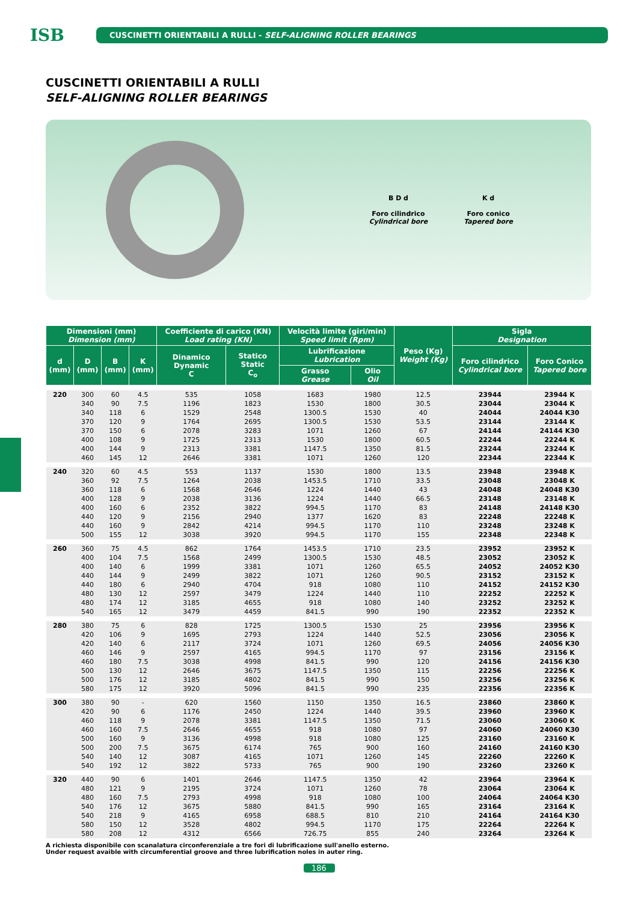ISB
CUSCINETTI ORIENTABILI A RULLI - SELF-ALIGNING ROLLER BEARINGS
CUSCINETTI ORIENTABILI A RULLI
SELF-ALIGNING ROLLER BEARINGS
B D d
Foro cilindrico
Cylindrical bore
K d
Foro conico
Tapered bore
| Dimensioni (mm) Dimension (mm) | | | | Coefficiente di carico (KN) Load rating (KN) | | Velocità limite (giri/min) Speed limit (Rpm) | | Peso (Kg) Weight (Kg) | Sigla Designation | |
| --- | --- | --- | --- | --- | --- | --- | --- | --- | --- | --- |
| d (mm) | D (mm) | B (mm) | K (mm) | Dinamico Dynamic C | Statico Static C<sub>o</sub> | Lubrificazione Lubrication | | | Foro cilindrico Cylindrical bore | Foro Conico Tapered bore |
| | | | | | | Grasso Grease | Olio Oil | | | |
| 220 | 300 | 60 | 4.5 | 535 | 1058 | 1683 | 1980 | 12.5 | 23944 | 23944 K |
| | 340 | 90 | 7.5 | 1196 | 1823 | 1530 | 1800 | 30.5 | 23044 | 23044 K |
| | 340 | 118 | 6 | 1529 | 2548 | 1300.5 | 1530 | 40 | 24044 | 24044 K30 |
| | 370 | 120 | 9 | 1764 | 2695 | 1300.5 | 1530 | 53.5 | 23144 | 23144 K |
| | 370 | 150 | 6 | 2078 | 3283 | 1071 | 1260 | 67 | 24144 | 24144 K30 |
| | 400 | 108 | 9 | 1725 | 2313 | 1530 | 1800 | 60.5 | 22244 | 22244 K |
| | 400 | 144 | 9 | 2313 | 3381 | 1147.5 | 1350 | 81.5 | 23244 | 23244 K |
| | 460 | 145 | 12 | 2646 | 3381 | 1071 | 1260 | 120 | 22344 | 22344 K |
| 240 | 320 | 60 | 4.5 | 553 | 1137 | 1530 | 1800 | 13.5 | 23948 | 23948 K |
| | 360 | 92 | 7.5 | 1264 | 2038 | 1453.5 | 1710 | 33.5 | 23048 | 23048 K |
| | 360 | 118 | 6 | 1568 | 2646 | 1224 | 1440 | 43 | 24048 | 24048 K30 |
| | 400 | 128 | 9 | 2038 | 3136 | 1224 | 1440 | 66.5 | 23148 | 23148 K |
| | 400 | 160 | 6 | 2352 | 3822 | 994.5 | 1170 | 83 | 24148 | 24148 K30 |
| | 440 | 120 | 9 | 2156 | 2940 | 1377 | 1620 | 83 | 22248 | 22248 K |
| | 440 | 160 | 9 | 2842 | 4214 | 994.5 | 1170 | 110 | 23248 | 23248 K |
| | 500 | 155 | 12 | 3038 | 3920 | 994.5 | 1170 | 155 | 22348 | 22348 K |
| 260 | 360 | 75 | 4.5 | 862 | 1764 | 1453.5 | 1710 | 23.5 | 23952 | 23952 K |
| | 400 | 104 | 7.5 | 1568 | 2499 | 1300.5 | 1530 | 48.5 | 23052 | 23052 K |
| | 400 | 140 | 6 | 1999 | 3381 | 1071 | 1260 | 65.5 | 24052 | 24052 K30 |
| | 440 | 144 | 9 | 2499 | 3822 | 1071 | 1260 | 90.5 | 23152 | 23152 K |
| | 440 | 180 | 6 | 2940 | 4704 | 918 | 1080 | 110 | 24152 | 24152 K30 |
| | 480 | 130 | 12 | 2597 | 3479 | 1224 | 1440 | 110 | 22252 | 22252 K |
| | 480 | 174 | 12 | 3185 | 4655 | 918 | 1080 | 140 | 23252 | 23252 K |
| | 540 | 165 | 12 | 3479 | 4459 | 841.5 | 990 | 190 | 22352 | 22352 K |
| 280 | 380 | 75 | 6 | 828 | 1725 | 1300.5 | 1530 | 25 | 23956 | 23956 K |
| | 420 | 106 | 9 | 1695 | 2793 | 1224 | 1440 | 52.5 | 23056 | 23056 K |
| | 420 | 140 | 6 | 2117 | 3724 | 1071 | 1260 | 69.5 | 24056 | 24056 K30 |
| | 460 | 146 | 9 | 2597 | 4165 | 994.5 | 1170 | 97 | 23156 | 23156 K |
| | 460 | 180 | 7.5 | 3038 | 4998 | 841.5 | 990 | 120 | 24156 | 24156 K30 |
| | 500 | 130 | 12 | 2646 | 3675 | 1147.5 | 1350 | 115 | 22256 | 22256 K |
| | 500 | 176 | 12 | 3185 | 4802 | 841.5 | 990 | 150 | 23256 | 23256 K |
| | 580 | 175 | 12 | 3920 | 5096 | 841.5 | 990 | 235 | 22356 | 22356 K |
| 300 | 380 | 90 | - | 620 | 1560 | 1150 | 1350 | 16.5 | 23860 | 23860 K |
| | 420 | 90 | 6 | 1176 | 2450 | 1224 | 1440 | 39.5 | 23960 | 23960 K |
| | 460 | 118 | 9 | 2078 | 3381 | 1147.5 | 1350 | 71.5 | 23060 | 23060 K |
| | 460 | 160 | 7.5 | 2646 | 4655 | 918 | 1080 | 97 | 24060 | 24060 K30 |
| | 500 | 160 | 9 | 3136 | 4998 | 918 | 1080 | 125 | 23160 | 23160 K |
| | 500 | 200 | 7.5 | 3675 | 6174 | 765 | 900 | 160 | 24160 | 24160 K30 |
| | 540 | 140 | 12 | 3087 | 4165 | 1071 | 1260 | 145 | 22260 | 22260 K |
| | 540 | 192 | 12 | 3822 | 5733 | 765 | 900 | 190 | 23260 | 23260 K |
| 320 | 440 | 90 | 6 | 1401 | 2646 | 1147.5 | 1350 | 42 | 23964 | 23964 K |
| | 480 | 121 | 9 | 2195 | 3724 | 1071 | 1260 | 78 | 23064 | 23064 K |
| | 480 | 160 | 7.5 | 2793 | 4998 | 918 | 1080 | 100 | 24064 | 24064 K30 |
| | 540 | 176 | 12 | 3675 | 5880 | 841.5 | 990 | 165 | 23164 | 23164 K |
| | 540 | 218 | 9 | 4165 | 6958 | 688.5 | 810 | 210 | 24164 | 24164 K30 |
| | 580 | 150 | 12 | 3528 | 4802 | 994.5 | 1170 | 175 | 22264 | 22264 K |
| | 580 | 208 | 12 | 4312 | 6566 | 726.75 | 855 | 240 | 23264 | 23264 K |
A richiesta disponibile con scanalatura circonferenziale a tre fori di lubrificazione sull'anello esterno.
Under request avaible with circumferential groove and three lubrification noles in auter ring.
186